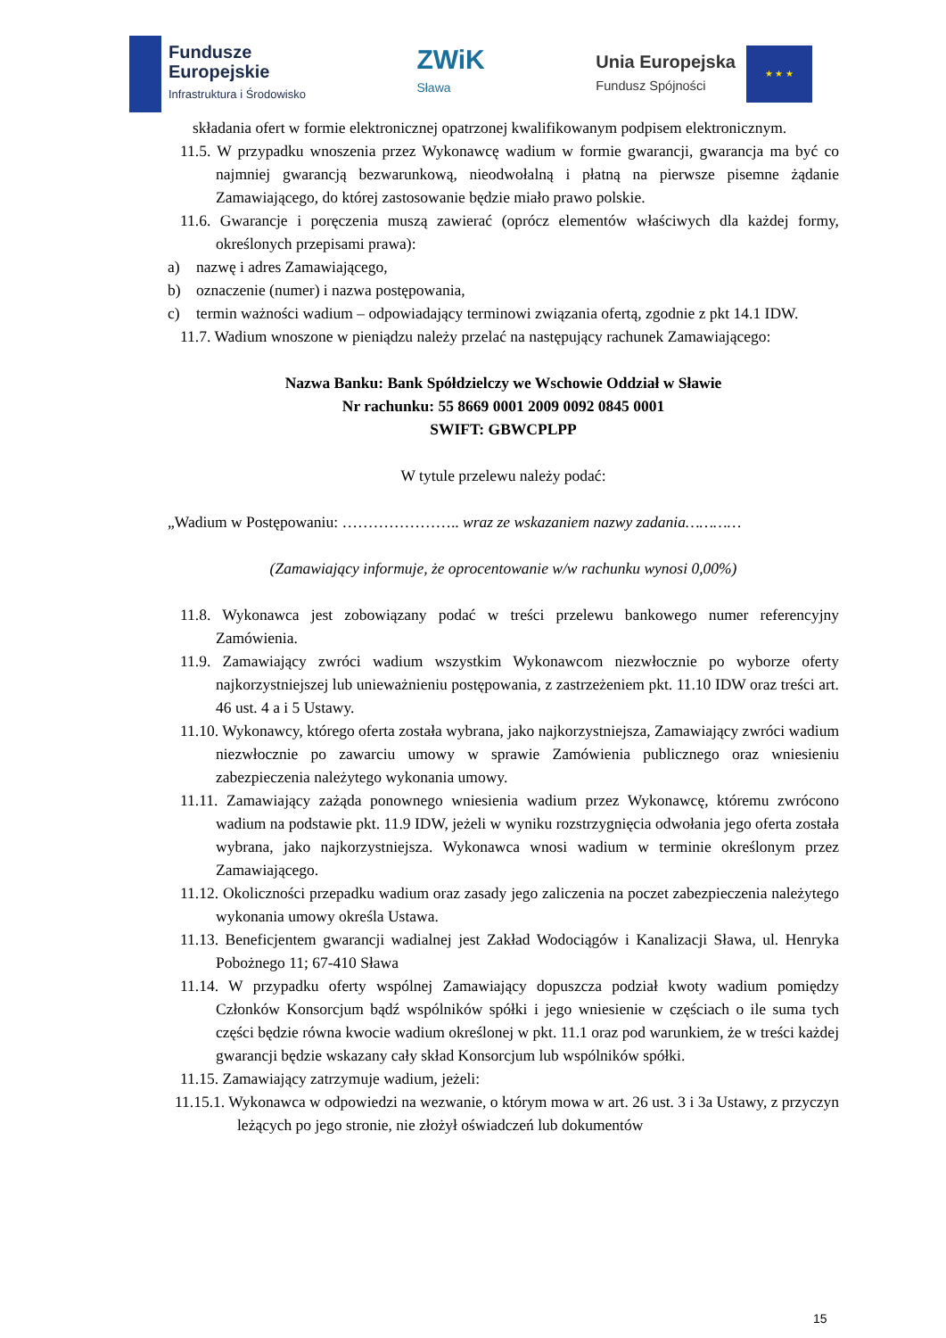Fundusze
Europejskie
Infrastruktura i Środowisko
ZWiK
Sława
Unia Europejska
Fundusz Spójności
★ ★ ★
składania ofert w formie elektronicznej opatrzonej kwalifikowanym podpisem elektronicznym.
11.5. W przypadku wnoszenia przez Wykonawcę wadium w formie gwarancji, gwarancja ma być co najmniej gwarancją bezwarunkową, nieodwołalną i płatną na pierwsze pisemne żądanie Zamawiającego, do której zastosowanie będzie miało prawo polskie.
11.6. Gwarancje i poręczenia muszą zawierać (oprócz elementów właściwych dla każdej formy, określonych przepisami prawa):
a) nazwę i adres Zamawiającego,
b) oznaczenie (numer) i nazwa postępowania,
c) termin ważności wadium – odpowiadający terminowi związania ofertą, zgodnie z pkt 14.1 IDW.
11.7. Wadium wnoszone w pieniądzu należy przelać na następujący rachunek Zamawiającego:
Nazwa Banku: Bank Spółdzielczy we Wschowie Oddział w Sławie
Nr rachunku: 55 8669 0001 2009 0092 0845 0001
SWIFT: GBWCPLPP
W tytule przelewu należy podać:
„Wadium w Postępowaniu: ………………….. wraz ze wskazaniem nazwy zadania…………
(Zamawiający informuje, że oprocentowanie w/w rachunku wynosi 0,00%)
11.8. Wykonawca jest zobowiązany podać w treści przelewu bankowego numer referencyjny Zamówienia.
11.9. Zamawiający zwróci wadium wszystkim Wykonawcom niezwłocznie po wyborze oferty najkorzystniejszej lub unieważnieniu postępowania, z zastrzeżeniem pkt. 11.10 IDW oraz treści art. 46 ust. 4 a i 5 Ustawy.
11.10. Wykonawcy, którego oferta została wybrana, jako najkorzystniejsza, Zamawiający zwróci wadium niezwłocznie po zawarciu umowy w sprawie Zamówienia publicznego oraz wniesieniu zabezpieczenia należytego wykonania umowy.
11.11. Zamawiający zażąda ponownego wniesienia wadium przez Wykonawcę, któremu zwrócono wadium na podstawie pkt. 11.9 IDW, jeżeli w wyniku rozstrzygnięcia odwołania jego oferta została wybrana, jako najkorzystniejsza. Wykonawca wnosi wadium w terminie określonym przez Zamawiającego.
11.12. Okoliczności przepadku wadium oraz zasady jego zaliczenia na poczet zabezpieczenia należytego wykonania umowy określa Ustawa.
11.13. Beneficjentem gwarancji wadialnej jest Zakład Wodociągów i Kanalizacji Sława, ul. Henryka Pobożnego 11; 67-410 Sława
11.14. W przypadku oferty wspólnej Zamawiający dopuszcza podział kwoty wadium pomiędzy Członków Konsorcjum bądź wspólników spółki i jego wniesienie w częściach o ile suma tych części będzie równa kwocie wadium określonej w pkt. 11.1 oraz pod warunkiem, że w treści każdej gwarancji będzie wskazany cały skład Konsorcjum lub wspólników spółki.
11.15. Zamawiający zatrzymuje wadium, jeżeli:
11.15.1. Wykonawca w odpowiedzi na wezwanie, o którym mowa w art. 26 ust. 3 i 3a Ustawy, z przyczyn leżących po jego stronie, nie złożył oświadczeń lub dokumentów
15